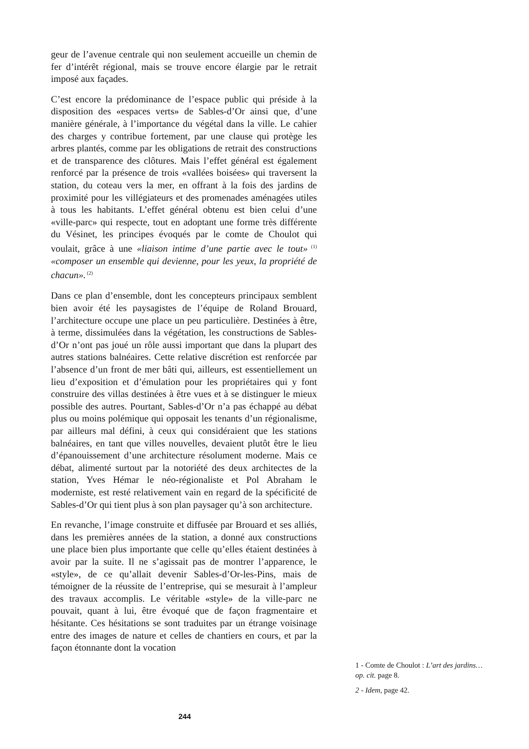geur de l’avenue centrale qui non seulement accueille un chemin de fer d’intérêt régional, mais se trouve encore élargie par le retrait imposé aux façades.
C’est encore la prédominance de l’espace public qui préside à la disposition des «espaces verts» de Sables-d’Or ainsi que, d’une manière générale, à l’importance du végétal dans la ville. Le cahier des charges y contribue fortement, par une clause qui protège les arbres plantés, comme par les obligations de retrait des constructions et de transparence des clôtures. Mais l’effet général est également renforcé par la présence de trois «vallées boisées» qui traversent la station, du coteau vers la mer, en offrant à la fois des jardins de proximité pour les villégiateurs et des promenades aménagées utiles à tous les habitants. L’effet général obtenu est bien celui d’une «ville-parc» qui respecte, tout en adoptant une forme très différente du Vésinet, les principes évoqués par le comte de Choulot qui voulait, grâce à une «liaison intime d’une partie avec le tout»<sup>(1)</sup> «composer un ensemble qui devienne, pour les yeux, la propriété de chacun».<sup>(2)</sup>
Dans ce plan d’ensemble, dont les concepteurs principaux semblent bien avoir été les paysagistes de l’équipe de Roland Brouard, l’architecture occupe une place un peu particulière. Destinées à être, à terme, dissimulées dans la végétation, les constructions de Sables-d’Or n’ont pas joué un rôle aussi important que dans la plupart des autres stations balnéaires. Cette relative discrétion est renforcée par l’absence d’un front de mer bâti qui, ailleurs, est essentiellement un lieu d’exposition et d’émulation pour les propriétaires qui y font construire des villas destinées à être vues et à se distinguer le mieux possible des autres. Pourtant, Sables-d’Or n’a pas échappé au débat plus ou moins polémique qui opposait les tenants d’un régionalisme, par ailleurs mal défini, à ceux qui considéraient que les stations balnéaires, en tant que villes nouvelles, devaient plutôt être le lieu d’épanouissement d’une architecture résolument moderne. Mais ce débat, alimenté surtout par la notoriété des deux architectes de la station, Yves Hémar le néo-régionaliste et Pol Abraham le moderniste, est resté relativement vain en regard de la spécificité de Sables-d’Or qui tient plus à son plan paysager qu’à son architecture.
En revanche, l’image construite et diffusée par Brouard et ses alliés, dans les premières années de la station, a donné aux constructions une place bien plus importante que celle qu’elles étaient destinées à avoir par la suite. Il ne s’agissait pas de montrer l’apparence, le «style», de ce qu’allait devenir Sables-d’Or-les-Pins, mais de témoigner de la réussite de l’entreprise, qui se mesurait à l’ampleur des travaux accomplis. Le véritable «style» de la ville-parc ne pouvait, quant à lui, être évoqué que de façon fragmentaire et hésitante. Ces hésitations se sont traduites par un étrange voisinage entre des images de nature et celles de chantiers en cours, et par la façon étonnante dont la vocation
1 - Comte de Choulot : L’art des jardins… op. cit. page 8.
2 - Idem, page 42.
244